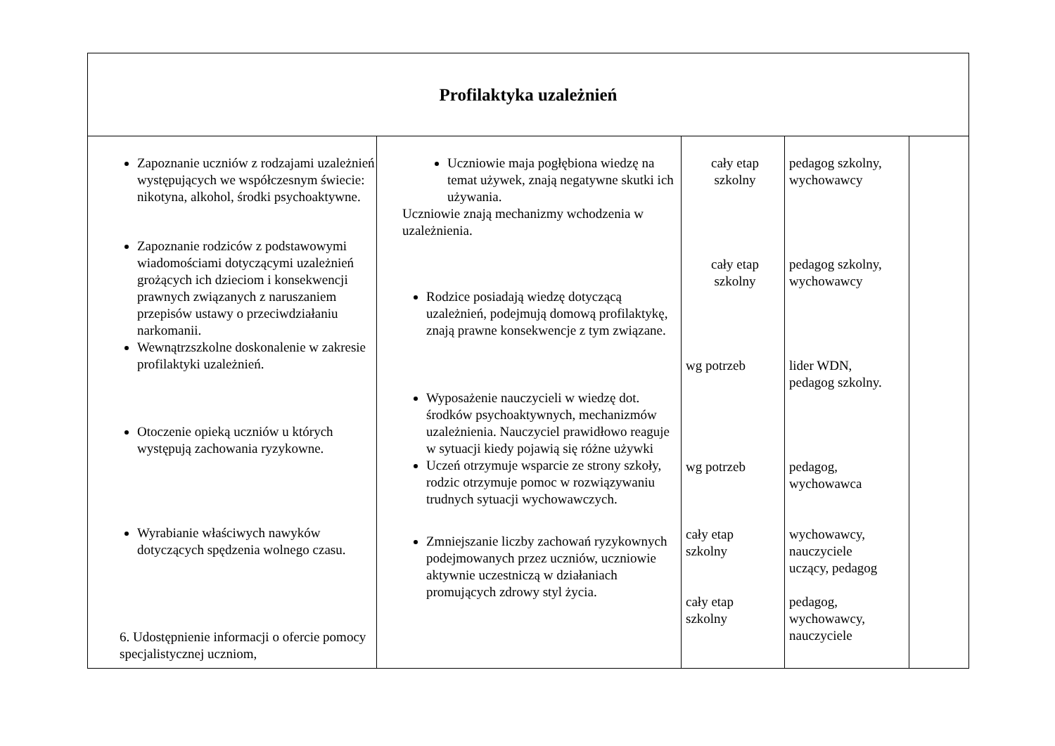| Profilaktyka uzależnień | | | | |
| Zapoznanie uczniów z rodzajami uzależnień występujących we współczesnym świecie: nikotyna, alkohol, środki psychoaktywne. Zapoznanie rodziców z podstawowymi wiadomościami dotyczącymi uzależnień grożących ich dzieciom i konsekwencji prawnych związanych z naruszaniem przepisów ustawy o przeciwdziałaniu narkomanii. Wewnątrzszkolne doskonalenie w zakresie profilaktyki uzależnień. Otoczenie opieką uczniów u których występują zachowania ryzykowne. Wyrabianie właściwych nawyków dotyczących spędzenia wolnego czasu. 6. Udostępnienie informacji o ofercie pomocy specjalistycznej uczniom, | Uczniowie maja pogłębiona wiedzę na temat używek, znają negatywne skutki ich używania. Uczniowie znają mechanizmy wchodzenia w uzależnienia. Rodzice posiadają wiedzę dotyczącą uzależnień, podejmują domową profilaktykę, znają prawne konsekwencje z tym związane. Wyposażenie nauczycieli w wiedzę dot. środków psychoaktywnych, mechanizmów uzależnienia. Nauczyciel prawidłowo reaguje w sytuacji kiedy pojawią się różne używki Uczeń otrzymuje wsparcie ze strony szkoły, rodzic otrzymuje pomoc w rozwiązywaniu trudnych sytuacji wychowawczych. Zmniejszanie liczby zachowań ryzykownych podejmowanych przez uczniów, uczniowie aktywnie uczestniczą w działaniach promujących zdrowy styl życia. | cały etap szkolny cały etap szkolny wg potrzeb wg potrzeb cały etap szkolny cały etap szkolny | pedagog szkolny, wychowawcy pedagog szkolny, wychowawcy lider WDN, pedagog szkolny. pedagog, wychowawca wychowawcy, nauczyciele uczący, pedagog pedagog, wychowawcy, nauczyciele | |